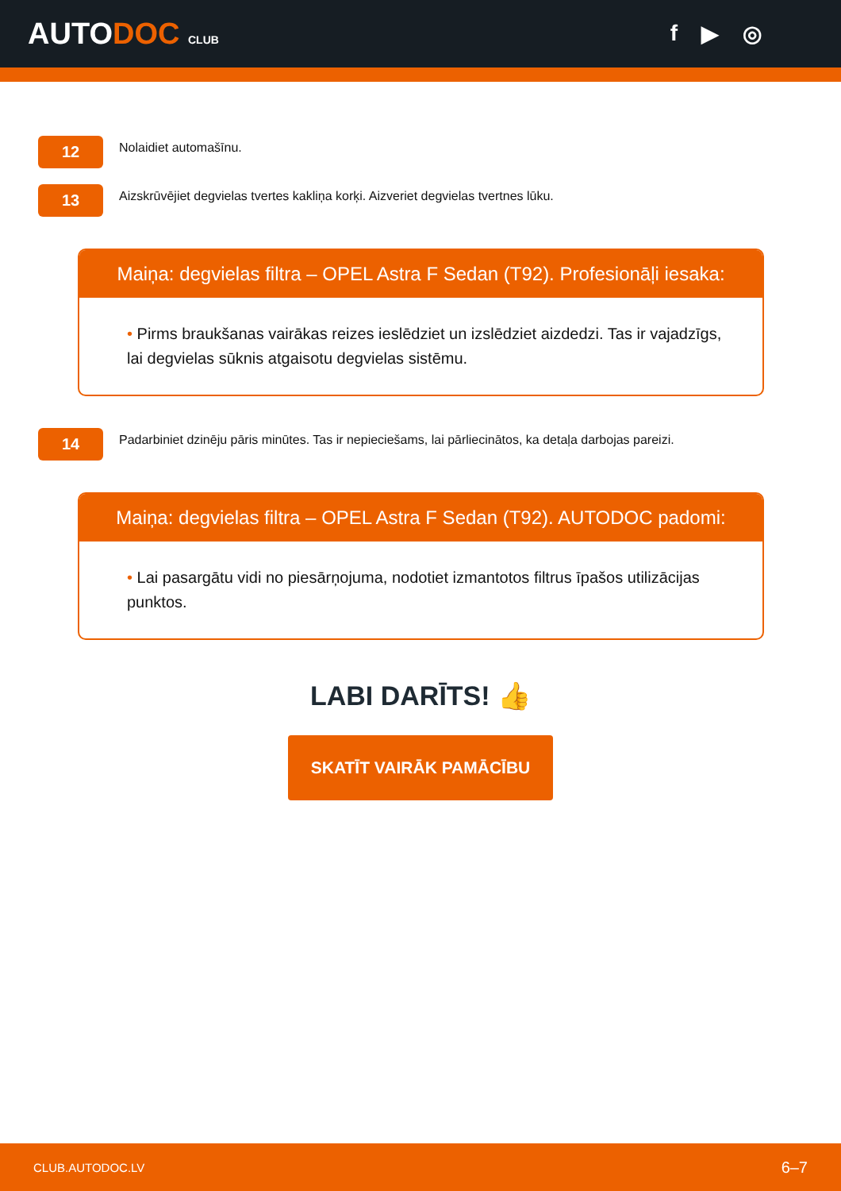AUTODOC CLUB
f ▶ ◎
12
Nolaidiet automašīnu.
13
Aizskrūvējiet degvielas tvertes kakliņa korķi. Aizveriet degvielas tvertnes lūku.
Maiņa: degvielas filtra – OPEL Astra F Sedan (T92). Profesionāļi iesaka:
• Pirms braukšanas vairākas reizes ieslēdziet un izslēdziet aizdedzi. Tas ir vajadzīgs, lai degvielas sūknis atgaisotu degvielas sistēmu.
14
Padarbiniet dzinēju pāris minūtes. Tas ir nepieciešams, lai pārliecinātos, ka detaļa darbojas pareizi.
Maiņa: degvielas filtra – OPEL Astra F Sedan (T92). AUTODOC padomi:
• Lai pasargātu vidi no piesārņojuma, nodotiet izmantotos filtrus īpašos utilizācijas punktos.
LABI DARĪTS! 👍
SKATĪT VAIRĀK PAMĀCĪBU
CLUB.AUTODOC.LV 6–7